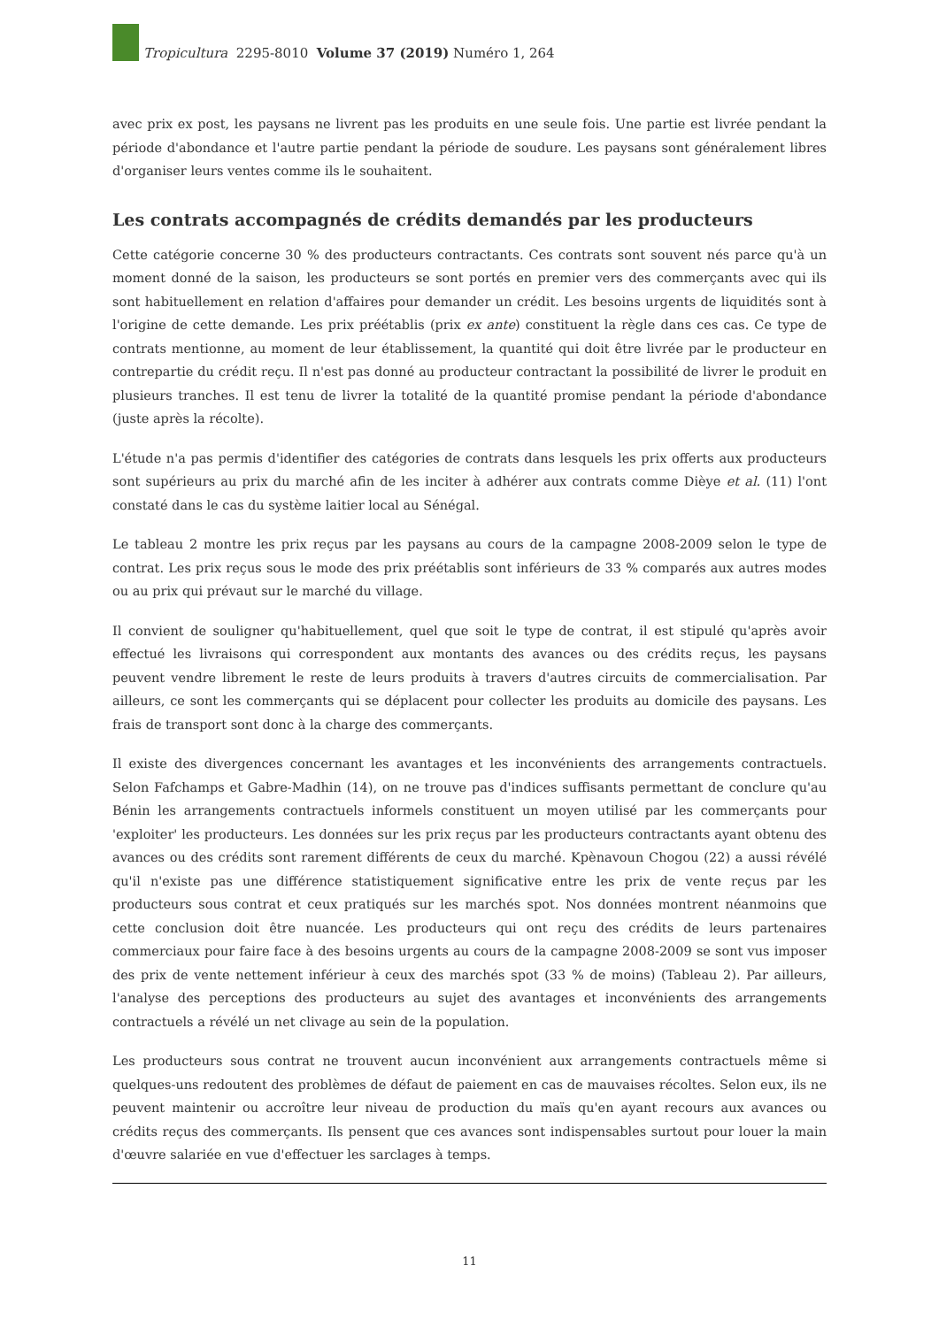Tropicultura 2295-8010 Volume 37 (2019) Numéro 1, 264
avec prix ex post, les paysans ne livrent pas les produits en une seule fois. Une partie est livrée pendant la période d'abondance et l'autre partie pendant la période de soudure. Les paysans sont généralement libres d'organiser leurs ventes comme ils le souhaitent.
Les contrats accompagnés de crédits demandés par les producteurs
Cette catégorie concerne 30 % des producteurs contractants. Ces contrats sont souvent nés parce qu'à un moment donné de la saison, les producteurs se sont portés en premier vers des commerçants avec qui ils sont habituellement en relation d'affaires pour demander un crédit. Les besoins urgents de liquidités sont à l'origine de cette demande. Les prix préétablis (prix ex ante) constituent la règle dans ces cas. Ce type de contrats mentionne, au moment de leur établissement, la quantité qui doit être livrée par le producteur en contrepartie du crédit reçu. Il n'est pas donné au producteur contractant la possibilité de livrer le produit en plusieurs tranches. Il est tenu de livrer la totalité de la quantité promise pendant la période d'abondance (juste après la récolte).
L'étude n'a pas permis d'identifier des catégories de contrats dans lesquels les prix offerts aux producteurs sont supérieurs au prix du marché afin de les inciter à adhérer aux contrats comme Dièye et al. (11) l'ont constaté dans le cas du système laitier local au Sénégal.
Le tableau 2 montre les prix reçus par les paysans au cours de la campagne 2008-2009 selon le type de contrat. Les prix reçus sous le mode des prix préétablis sont inférieurs de 33 % comparés aux autres modes ou au prix qui prévaut sur le marché du village.
Il convient de souligner qu'habituellement, quel que soit le type de contrat, il est stipulé qu'après avoir effectué les livraisons qui correspondent aux montants des avances ou des crédits reçus, les paysans peuvent vendre librement le reste de leurs produits à travers d'autres circuits de commercialisation. Par ailleurs, ce sont les commerçants qui se déplacent pour collecter les produits au domicile des paysans. Les frais de transport sont donc à la charge des commerçants.
Il existe des divergences concernant les avantages et les inconvénients des arrangements contractuels. Selon Fafchamps et Gabre-Madhin (14), on ne trouve pas d'indices suffisants permettant de conclure qu'au Bénin les arrangements contractuels informels constituent un moyen utilisé par les commerçants pour 'exploiter' les producteurs. Les données sur les prix reçus par les producteurs contractants ayant obtenu des avances ou des crédits sont rarement différents de ceux du marché. Kpènavoun Chogou (22) a aussi révélé qu'il n'existe pas une différence statistiquement significative entre les prix de vente reçus par les producteurs sous contrat et ceux pratiqués sur les marchés spot. Nos données montrent néanmoins que cette conclusion doit être nuancée. Les producteurs qui ont reçu des crédits de leurs partenaires commerciaux pour faire face à des besoins urgents au cours de la campagne 2008-2009 se sont vus imposer des prix de vente nettement inférieur à ceux des marchés spot (33 % de moins) (Tableau 2). Par ailleurs, l'analyse des perceptions des producteurs au sujet des avantages et inconvénients des arrangements contractuels a révélé un net clivage au sein de la population.
Les producteurs sous contrat ne trouvent aucun inconvénient aux arrangements contractuels même si quelques-uns redoutent des problèmes de défaut de paiement en cas de mauvaises récoltes. Selon eux, ils ne peuvent maintenir ou accroître leur niveau de production du maïs qu'en ayant recours aux avances ou crédits reçus des commerçants. Ils pensent que ces avances sont indispensables surtout pour louer la main d'œuvre salariée en vue d'effectuer les sarclages à temps.
11